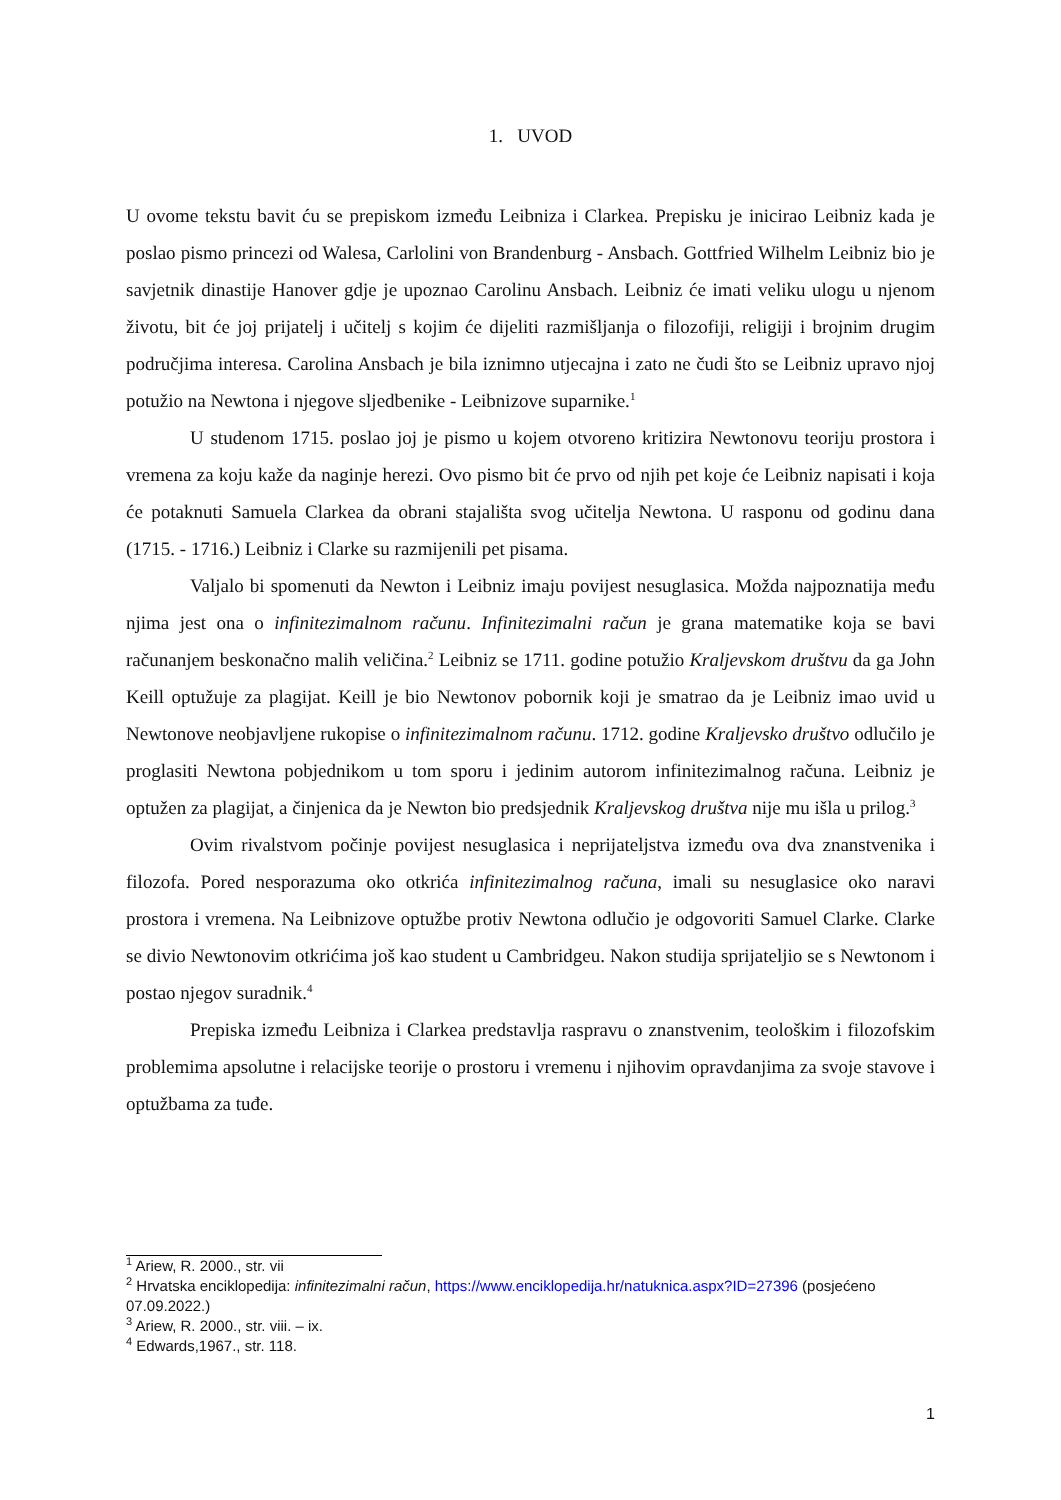1. UVOD
U ovome tekstu bavit ću se prepiskom između Leibniza i Clarkea. Prepisku je inicirao Leibniz kada je poslao pismo princezi od Walesa, Carlolini von Brandenburg - Ansbach. Gottfried Wilhelm Leibniz bio je savjetnik dinastije Hanover gdje je upoznao Carolinu Ansbach. Leibniz će imati veliku ulogu u njenom životu, bit će joj prijatelj i učitelj s kojim će dijeliti razmišljanja o filozofiji, religiji i brojnim drugim područjima interesa. Carolina Ansbach je bila iznimno utjecajna i zato ne čudi što se Leibniz upravo njoj potužio na Newtona i njegove sljedbenike - Leibnizove suparnike.<sup>1</sup>
U studenom 1715. poslao joj je pismo u kojem otvoreno kritizira Newtonovu teoriju prostora i vremena za koju kaže da naginje herezi. Ovo pismo bit će prvo od njih pet koje će Leibniz napisati i koja će potaknuti Samuela Clarkea da obrani stajališta svog učitelja Newtona. U rasponu od godinu dana (1715. - 1716.) Leibniz i Clarke su razmijenili pet pisama.
Valjalo bi spomenuti da Newton i Leibniz imaju povijest nesuglasica. Možda najpoznatija među njima jest ona o infinitezimalnom računu. Infinitezimalni račun je grana matematike koja se bavi računanjem beskonačno malih veličina.<sup>2</sup> Leibniz se 1711. godine potužio Kraljevskom društvu da ga John Keill optužuje za plagijat. Keill je bio Newtonov pobornik koji je smatrao da je Leibniz imao uvid u Newtonove neobjavljene rukopise o infinitezimalnom računu. 1712. godine Kraljevsko društvo odlučilo je proglasiti Newtona pobjednikom u tom sporu i jedinim autorom infinitezimalnog računa. Leibniz je optužen za plagijat, a činjenica da je Newton bio predsjednik Kraljevskog društva nije mu išla u prilog.<sup>3</sup>
Ovim rivalstvom počinje povijest nesuglasica i neprijateljstva između ova dva znanstvenika i filozofa. Pored nesporazuma oko otkrića infinitezimalnog računa, imali su nesuglasice oko naravi prostora i vremena. Na Leibnizove optužbe protiv Newtona odlučio je odgovoriti Samuel Clarke. Clarke se divio Newtonovim otkrićima još kao student u Cambridgeu. Nakon studija sprijateljio se s Newtonom i postao njegov suradnik.<sup>4</sup>
Prepiska između Leibniza i Clarkea predstavlja raspravu o znanstvenim, teološkim i filozofskim problemima apsolutne i relacijske teorije o prostoru i vremenu i njihovim opravdanjima za svoje stavove i optužbama za tuđe.
<sup>1</sup> Ariew, R. 2000., str. vii
<sup>2</sup> Hrvatska enciklopedija: infinitezimalni račun, https://www.enciklopedija.hr/natuknica.aspx?ID=27396 (posjećeno 07.09.2022.)
<sup>3</sup> Ariew, R. 2000., str. viii. – ix.
<sup>4</sup> Edwards,1967., str. 118.
1